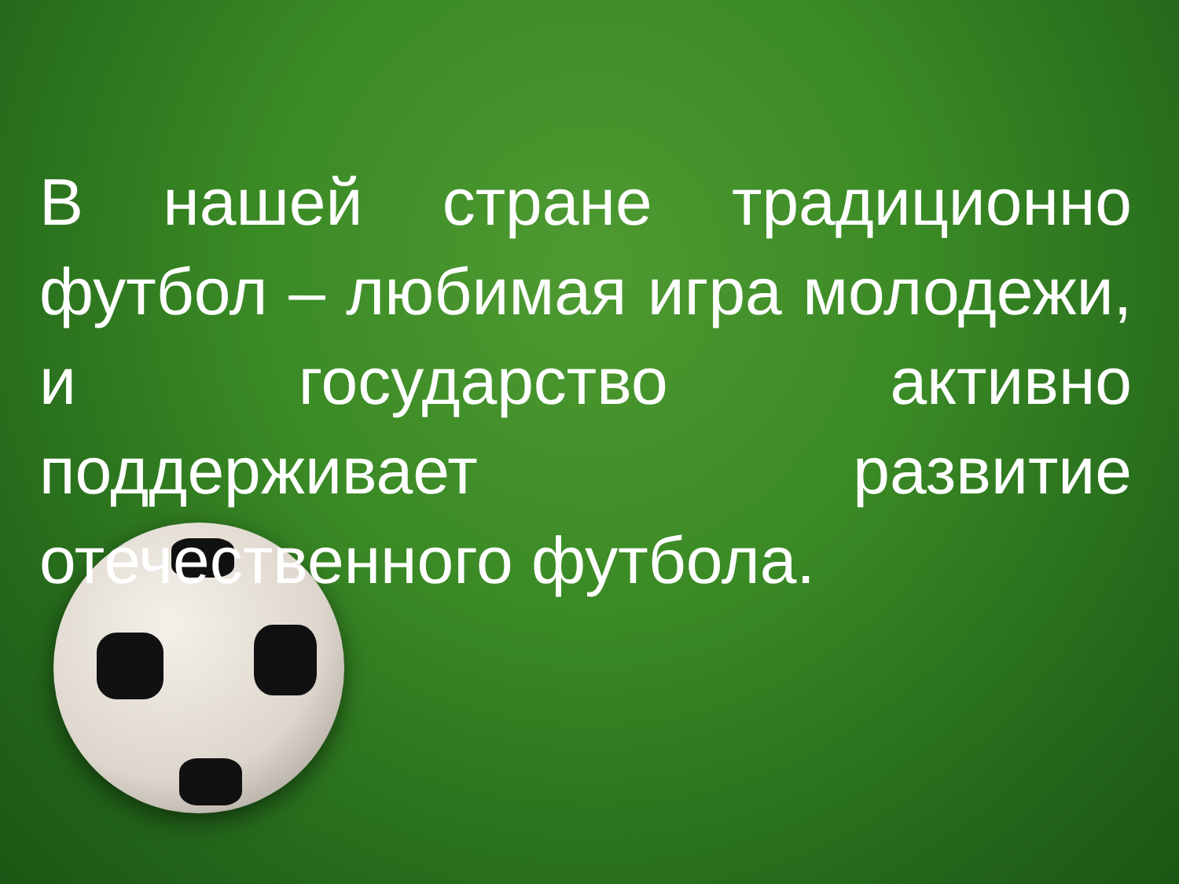В нашей стране традиционно футбол – любимая игра молодежи, и государство активно поддерживает развитие отечественного футбола.